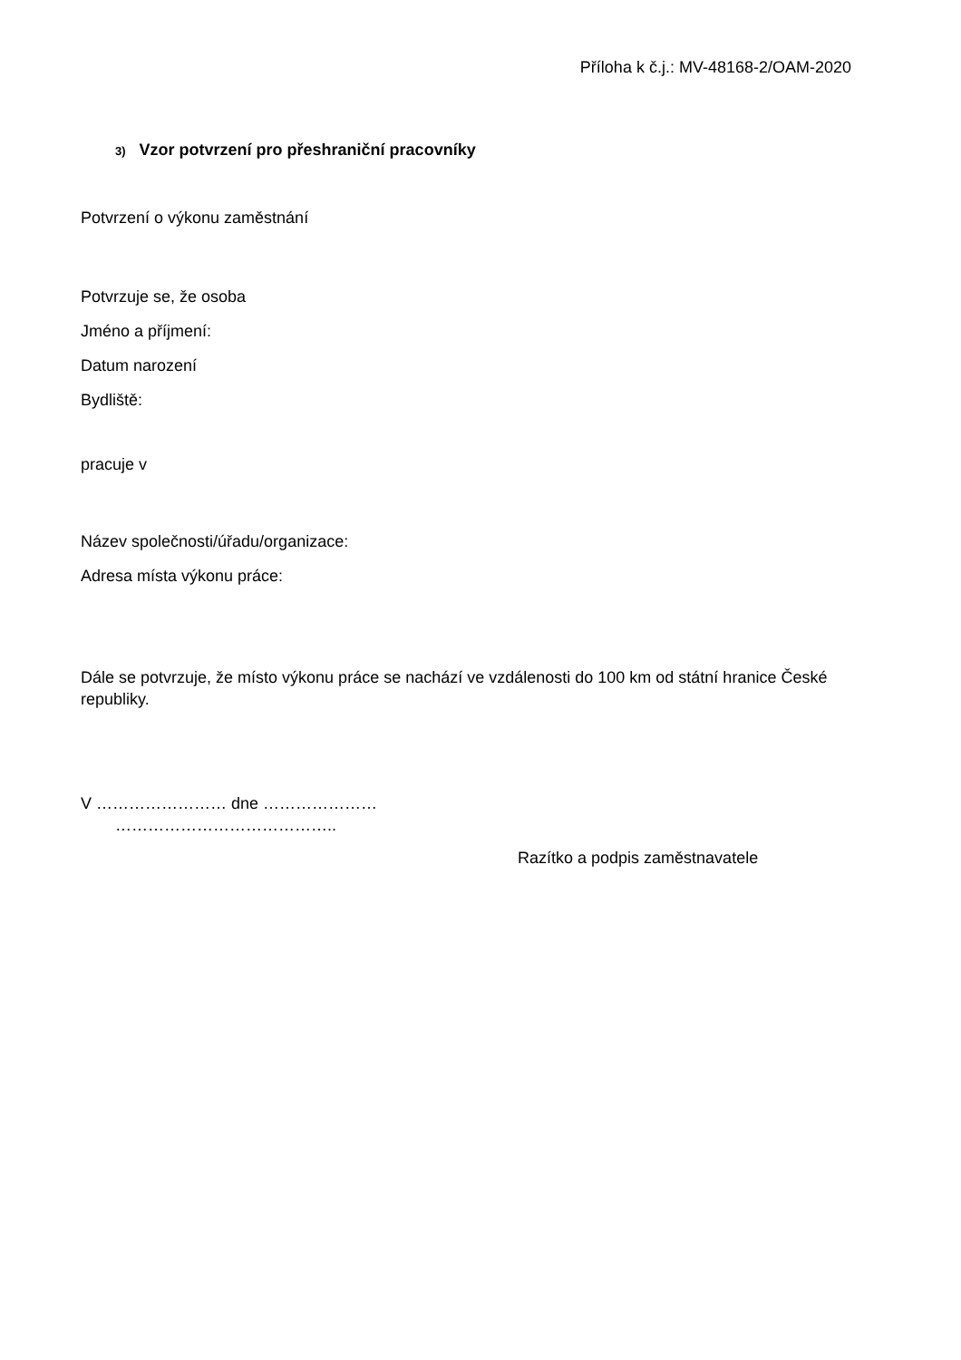Příloha k č.j.: MV-48168-2/OAM-2020
3) Vzor potvrzení pro přeshraniční pracovníky
Potvrzení o výkonu zaměstnání
Potvrzuje se, že osoba
Jméno a příjmení:
Datum narození
Bydliště:
pracuje v
Název společnosti/úřadu/organizace:
Adresa místa výkonu práce:
Dále se potvrzuje, že místo výkonu práce se nachází ve vzdálenosti do 100 km od státní hranice České republiky.
V …………………… dne …………………
…………………………………..
Razítko a podpis zaměstnavatele